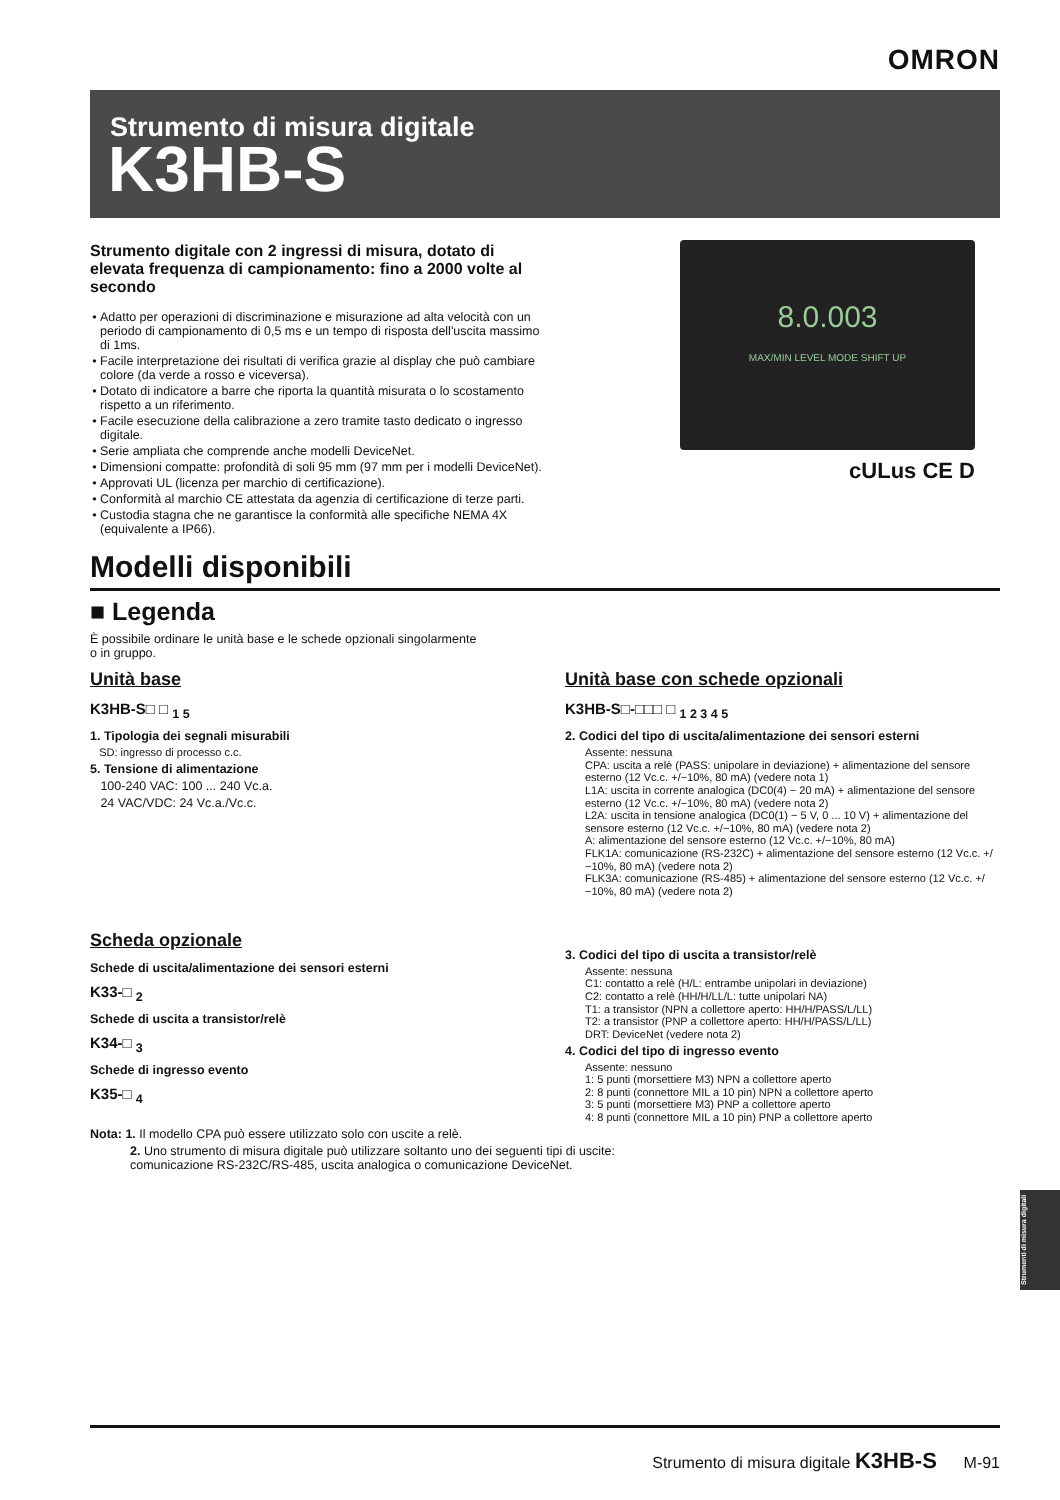OMRON
Strumento di misura digitale
K3HB-S
Strumento digitale con 2 ingressi di misura, dotato di elevata frequenza di campionamento: fino a 2000 volte al secondo
Adatto per operazioni di discriminazione e misurazione ad alta velocità con un periodo di campionamento di 0,5 ms e un tempo di risposta dell'uscita massimo di 1ms.
Facile interpretazione dei risultati di verifica grazie al display che può cambiare colore (da verde a rosso e viceversa).
Dotato di indicatore a barre che riporta la quantità misurata o lo scostamento rispetto a un riferimento.
Facile esecuzione della calibrazione a zero tramite tasto dedicato o ingresso digitale.
Serie ampliata che comprende anche modelli DeviceNet.
Dimensioni compatte: profondità di soli 95 mm (97 mm per i modelli DeviceNet).
Approvati UL (licenza per marchio di certificazione).
Conformità al marchio CE attestata da agenzia di certificazione di terze parti.
Custodia stagna che ne garantisce la conformità alle specifiche NEMA 4X (equivalente a IP66).
8.0.003
MAX/MIN LEVEL MODE SHIFT UP
cULus CE D
Modelli disponibili
■ Legenda
È possibile ordinare le unità base e le schede opzionali singolarmente
o in gruppo.
Unità base
K3HB-S□ □ <sub>1 5</sub>
1. Tipologia dei segnali misurabili
SD: ingresso di processo c.c.
5. Tensione di alimentazione
100-240 VAC: 100 ... 240 Vc.a.
24 VAC/VDC: 24 Vc.a./Vc.c.
Scheda opzionale
Schede di uscita/alimentazione dei sensori esterni
K33-□ <sub>2</sub>
Schede di uscita a transistor/relè
K34-□ <sub>3</sub>
Schede di ingresso evento
K35-□ <sub>4</sub>
Unità base con schede opzionali
K3HB-S□-□□□ □ <sub>1 2 3 4 5</sub>
2. Codici del tipo di uscita/alimentazione dei sensori esterni
Assente: nessuna
CPA: uscita a relè (PASS: unipolare in deviazione) + alimentazione del sensore esterno (12 Vc.c. +/−10%, 80 mA) (vedere nota 1)
L1A: uscita in corrente analogica (DC0(4) − 20 mA) + alimentazione del sensore esterno (12 Vc.c. +/−10%, 80 mA) (vedere nota 2)
L2A: uscita in tensione analogica (DC0(1) − 5 V, 0 ... 10 V) + alimentazione del sensore esterno (12 Vc.c. +/−10%, 80 mA) (vedere nota 2)
A: alimentazione del sensore esterno (12 Vc.c. +/−10%, 80 mA)
FLK1A: comunicazione (RS-232C) + alimentazione del sensore esterno (12 Vc.c. +/−10%, 80 mA) (vedere nota 2)
FLK3A: comunicazione (RS-485) + alimentazione del sensore esterno (12 Vc.c. +/−10%, 80 mA) (vedere nota 2)
3. Codici del tipo di uscita a transistor/relè
Assente: nessuna
C1: contatto a relè (H/L: entrambe unipolari in deviazione)
C2: contatto a relè (HH/H/LL/L: tutte unipolari NA)
T1: a transistor (NPN a collettore aperto: HH/H/PASS/L/LL)
T2: a transistor (PNP a collettore aperto: HH/H/PASS/L/LL)
DRT: DeviceNet (vedere nota 2)
4. Codici del tipo di ingresso evento
Assente: nessuno
1: 5 punti (morsettiere M3) NPN a collettore aperto
2: 8 punti (connettore MIL a 10 pin) NPN a collettore aperto
3: 5 punti (morsettiere M3) PNP a collettore aperto
4: 8 punti (connettore MIL a 10 pin) PNP a collettore aperto
Nota: 1. Il modello CPA può essere utilizzato solo con uscite a relè.
2. Uno strumento di misura digitale può utilizzare soltanto uno dei seguenti tipi di uscite:
comunicazione RS-232C/RS-485, uscita analogica o comunicazione DeviceNet.
Strumenti di misura digitali
Strumento di misura digitale K3HB-S M-91